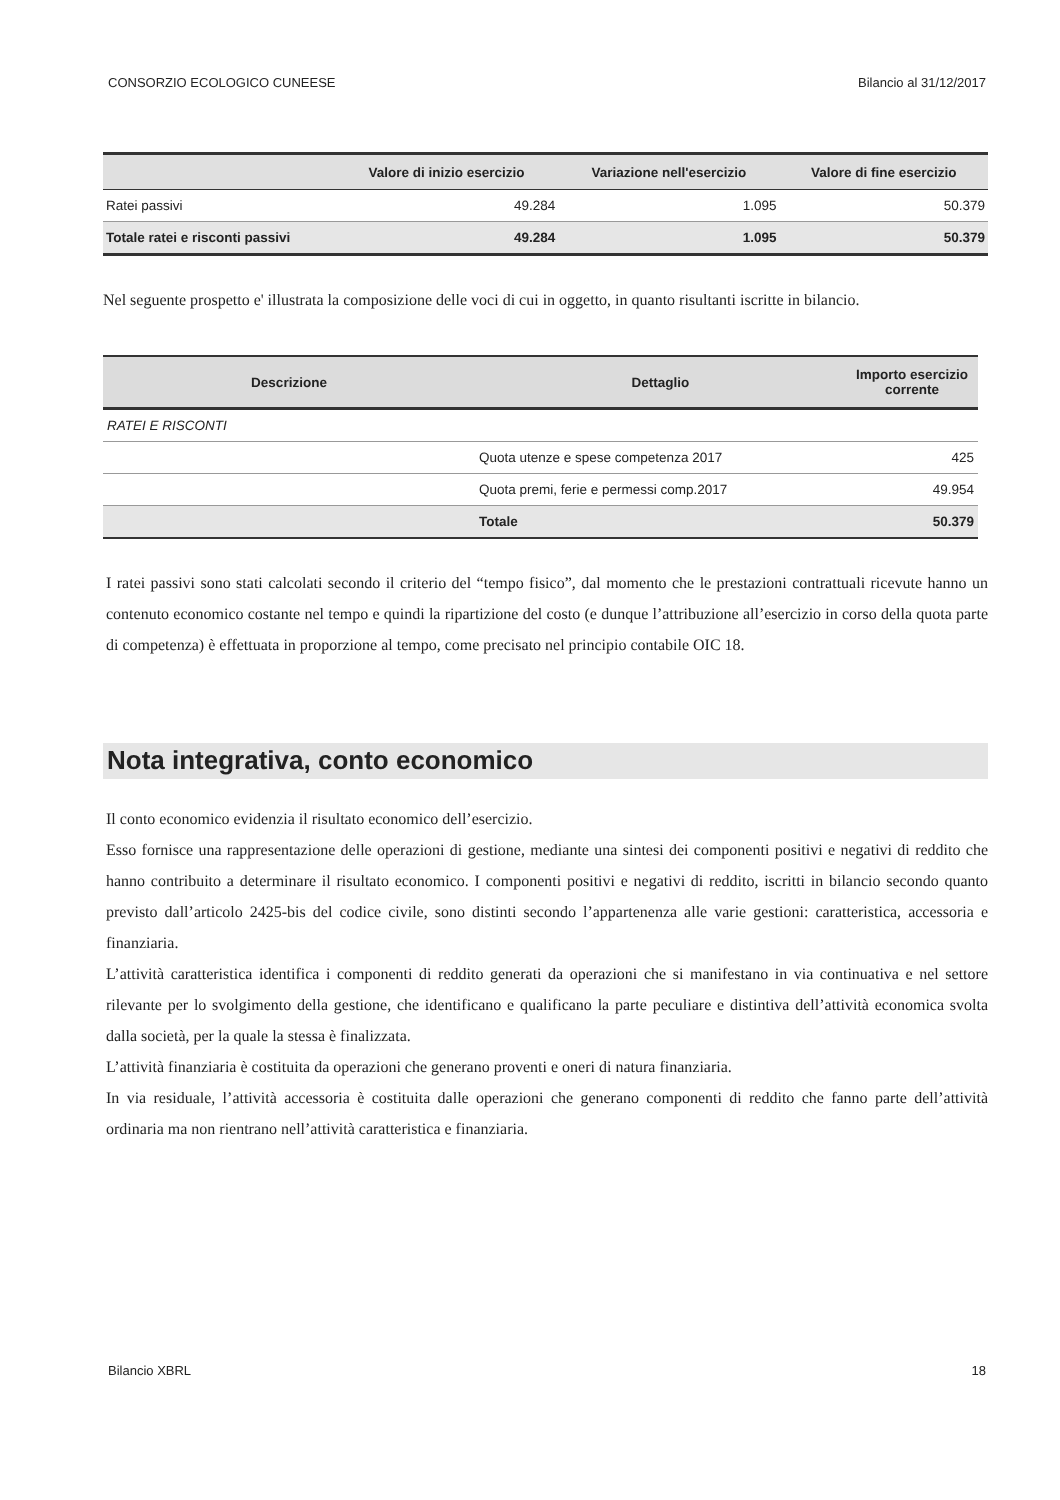CONSORZIO ECOLOGICO CUNEESE Bilancio al 31/12/2017
| | Valore di inizio esercizio | Variazione nell'esercizio | Valore di fine esercizio |
| --- | --- | --- | --- |
| Ratei passivi | 49.284 | 1.095 | 50.379 |
| Totale ratei e risconti passivi | 49.284 | 1.095 | 50.379 |
Nel seguente prospetto e' illustrata la composizione delle voci di cui in oggetto, in quanto risultanti iscritte in bilancio.
| Descrizione | Dettaglio | Importo esercizio corrente |
| --- | --- | --- |
| RATEI E RISCONTI | | |
| | Quota utenze e spese competenza 2017 | 425 |
| | Quota premi, ferie e permessi comp.2017 | 49.954 |
| | Totale | 50.379 |
I ratei passivi sono stati calcolati secondo il criterio del “tempo fisico”, dal momento che le prestazioni contrattuali ricevute hanno un contenuto economico costante nel tempo e quindi la ripartizione del costo (e dunque l’attribuzione all’esercizio in corso della quota parte di competenza) è effettuata in proporzione al tempo, come precisato nel principio contabile OIC 18.
Nota integrativa, conto economico
Il conto economico evidenzia il risultato economico dell’esercizio.
Esso fornisce una rappresentazione delle operazioni di gestione, mediante una sintesi dei componenti positivi e negativi di reddito che hanno contribuito a determinare il risultato economico. I componenti positivi e negativi di reddito, iscritti in bilancio secondo quanto previsto dall’articolo 2425-bis del codice civile, sono distinti secondo l’appartenenza alle varie gestioni: caratteristica, accessoria e finanziaria.
L’attività caratteristica identifica i componenti di reddito generati da operazioni che si manifestano in via continuativa e nel settore rilevante per lo svolgimento della gestione, che identificano e qualificano la parte peculiare e distintiva dell’attività economica svolta dalla società, per la quale la stessa è finalizzata.
L’attività finanziaria è costituita da operazioni che generano proventi e oneri di natura finanziaria.
In via residuale, l’attività accessoria è costituita dalle operazioni che generano componenti di reddito che fanno parte dell’attività ordinaria ma non rientrano nell’attività caratteristica e finanziaria.
Bilancio XBRL 18